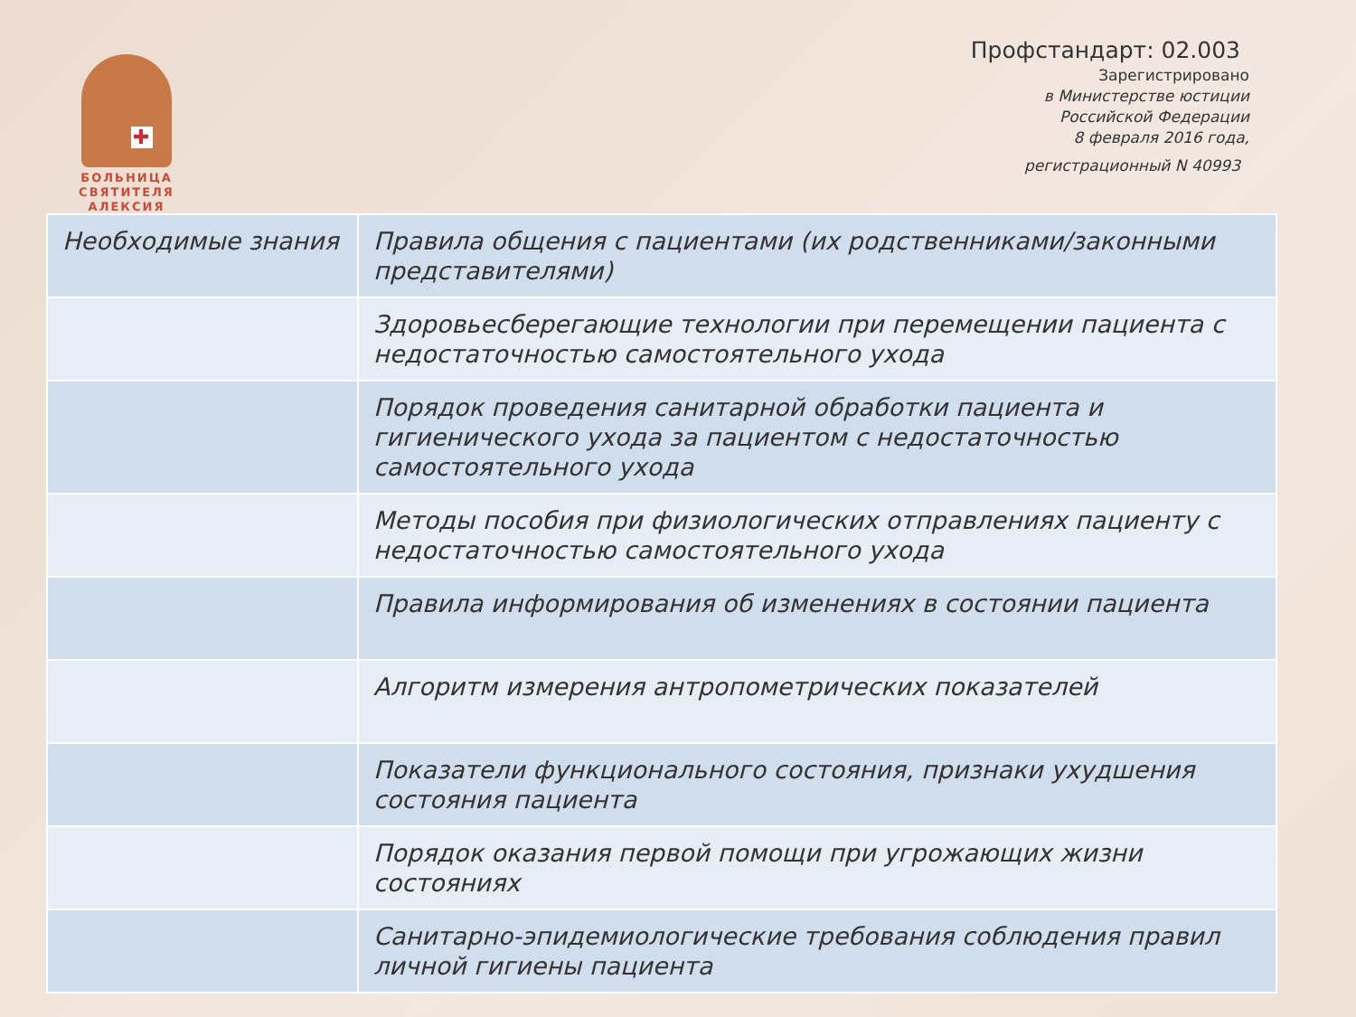✚
БОЛЬНИЦА
СВЯТИТЕЛЯ
АЛЕКСИЯ
Профстандарт: 02.003
Зарегистрировано
в Министерстве юстиции
Российской Федерации
8 февраля 2016 года,
регистрационный N 40993
| Необходимые знания | Правила общения с пациентами (их родственниками/законными представителями) |
| | Здоровьесберегающие технологии при перемещении пациента с недостаточностью самостоятельного ухода |
| | Порядок проведения санитарной обработки пациента и гигиенического ухода за пациентом с недостаточностью самостоятельного ухода |
| | Методы пособия при физиологических отправлениях пациенту с недостаточностью самостоятельного ухода |
| | Правила информирования об изменениях в состоянии пациента |
| | Алгоритм измерения антропометрических показателей |
| | Показатели функционального состояния, признаки ухудшения состояния пациента |
| | Порядок оказания первой помощи при угрожающих жизни состояниях |
| | Санитарно-эпидемиологические требования соблюдения правил личной гигиены пациента |